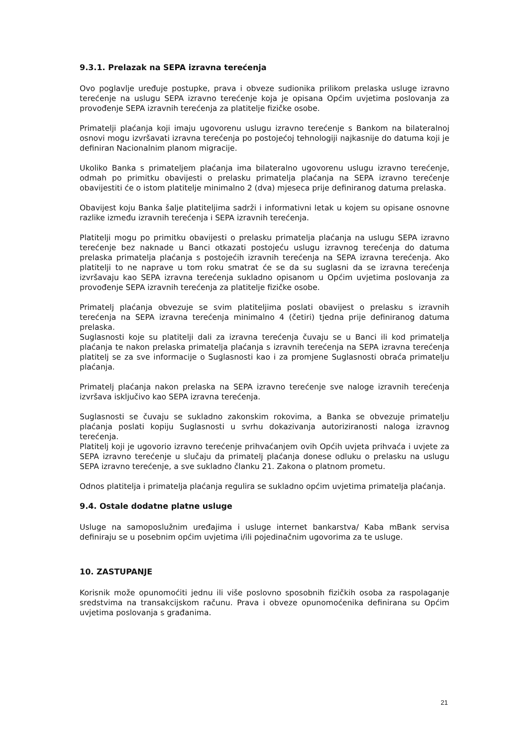9.3.1. Prelazak na SEPA izravna terećenja
Ovo poglavlje uređuje postupke, prava i obveze sudionika prilikom prelaska usluge izravno terećenje na uslugu SEPA izravno terećenje koja je opisana Općim uvjetima poslovanja za provođenje SEPA izravnih terećenja za platitelje fizičke osobe.
Primatelji plaćanja koji imaju ugovorenu uslugu izravno terećenje s Bankom na bilateralnoj osnovi mogu izvršavati izravna terećenja po postojećoj tehnologiji najkasnije do datuma koji je definiran Nacionalnim planom migracije.
Ukoliko Banka s primateljem plaćanja ima bilateralno ugovorenu uslugu izravno terećenje, odmah po primitku obavijesti o prelasku primatelja plaćanja na SEPA izravno terećenje obavijestiti će o istom platitelje minimalno 2 (dva) mjeseca prije definiranog datuma prelaska.
Obavijest koju Banka šalje platiteljima sadrži i informativni letak u kojem su opisane osnovne razlike između izravnih terećenja i SEPA izravnih terećenja.
Platitelji mogu po primitku obavijesti o prelasku primatelja plaćanja na uslugu SEPA izravno terećenje bez naknade u Banci otkazati postojeću uslugu izravnog terećenja do datuma prelaska primatelja plaćanja s postojećih izravnih terećenja na SEPA izravna terećenja. Ako platitelji to ne naprave u tom roku smatrat će se da su suglasni da se izravna terećenja izvršavaju kao SEPA izravna terećenja sukladno opisanom u Općim uvjetima poslovanja za provođenje SEPA izravnih terećenja za platitelje fizičke osobe.
Primatelj plaćanja obvezuje se svim platiteljima poslati obavijest o prelasku s izravnih terećenja na SEPA izravna terećenja minimalno 4 (četiri) tjedna prije definiranog datuma prelaska.
Suglasnosti koje su platitelji dali za izravna terećenja čuvaju se u Banci ili kod primatelja plaćanja te nakon prelaska primatelja plaćanja s izravnih terećenja na SEPA izravna terećenja platitelj se za sve informacije o Suglasnosti kao i za promjene Suglasnosti obraća primatelju plaćanja.
Primatelj plaćanja nakon prelaska na SEPA izravno terećenje sve naloge izravnih terećenja izvršava isključivo kao SEPA izravna terećenja.
Suglasnosti se čuvaju se sukladno zakonskim rokovima, a Banka se obvezuje primatelju plaćanja poslati kopiju Suglasnosti u svrhu dokazivanja autoriziranosti naloga izravnog terećenja.
Platitelj koji je ugovorio izravno terećenje prihvaćanjem ovih Općih uvjeta prihvaća i uvjete za SEPA izravno terećenje u slučaju da primatelj plaćanja donese odluku o prelasku na uslugu SEPA izravno terećenje, a sve sukladno članku 21. Zakona o platnom prometu.
Odnos platitelja i primatelja plaćanja regulira se sukladno općim uvjetima primatelja plaćanja.
9.4. Ostale dodatne platne usluge
Usluge na samoposlužnim uređajima i usluge internet bankarstva/ Kaba mBank servisa definiraju se u posebnim općim uvjetima i/ili pojedinačnim ugovorima za te usluge.
10. ZASTUPANJE
Korisnik može opunomoćiti jednu ili više poslovno sposobnih fizičkih osoba za raspolaganje sredstvima na transakcijskom računu. Prava i obveze opunomoćenika definirana su Općim uvjetima poslovanja s građanima.
21